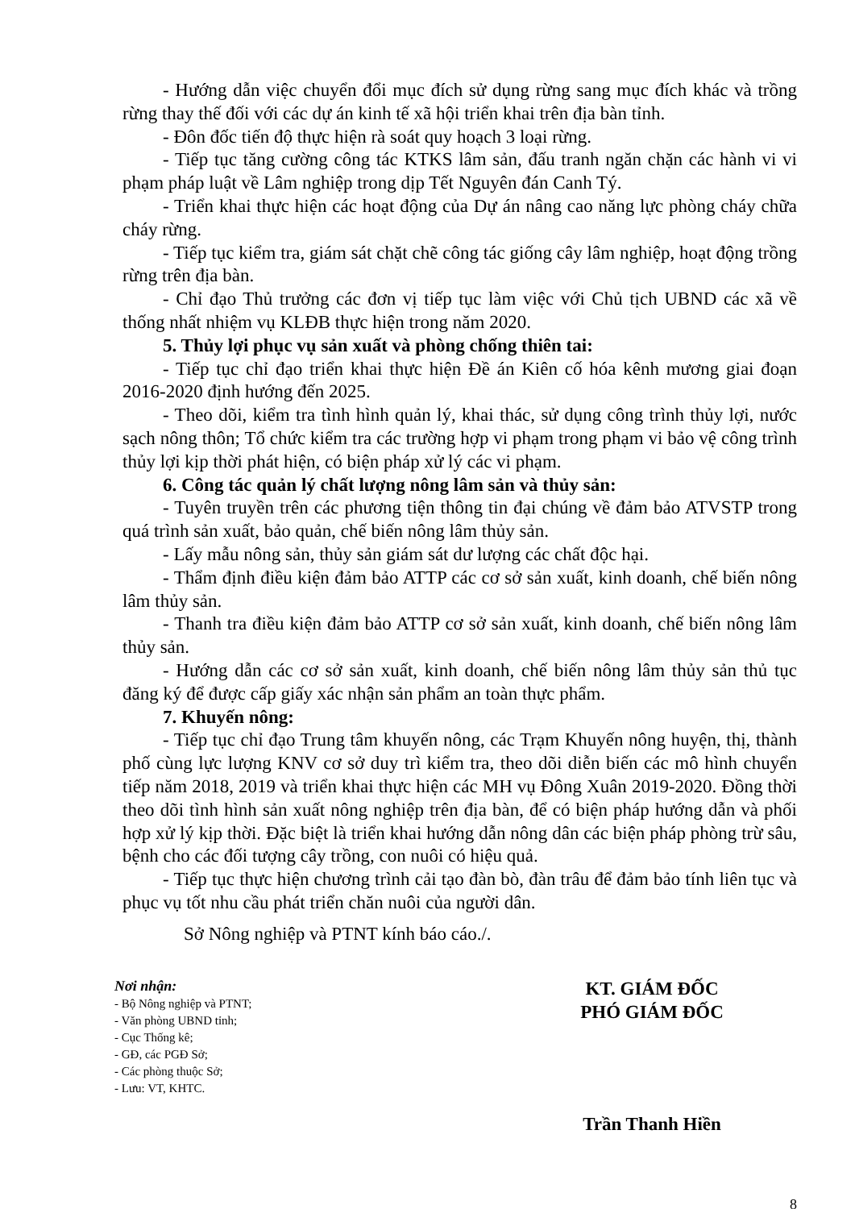- Hướng dẫn việc chuyển đổi mục đích sử dụng rừng sang mục đích khác và trồng rừng thay thế đối với các dự án kinh tế xã hội triển khai trên địa bàn tỉnh.
- Đôn đốc tiến độ thực hiện rà soát quy hoạch 3 loại rừng.
- Tiếp tục tăng cường công tác KTKS lâm sản, đấu tranh ngăn chặn các hành vi vi phạm pháp luật về Lâm nghiệp trong dịp Tết Nguyên đán Canh Tý.
- Triển khai thực hiện các hoạt động của Dự án nâng cao năng lực phòng cháy chữa cháy rừng.
- Tiếp tục kiểm tra, giám sát chặt chẽ công tác giống cây lâm nghiệp, hoạt động trồng rừng trên địa bàn.
- Chỉ đạo Thủ trưởng các đơn vị tiếp tục làm việc với Chủ tịch UBND các xã về thống nhất nhiệm vụ KLĐB thực hiện trong năm 2020.
5. Thủy lợi phục vụ sản xuất và phòng chống thiên tai:
- Tiếp tục chỉ đạo triển khai thực hiện Đề án Kiên cố hóa kênh mương giai đoạn 2016-2020 định hướng đến 2025.
- Theo dõi, kiểm tra tình hình quản lý, khai thác, sử dụng công trình thủy lợi, nước sạch nông thôn; Tổ chức kiểm tra các trường hợp vi phạm trong phạm vi bảo vệ công trình thủy lợi kịp thời phát hiện, có biện pháp xử lý các vi phạm.
6. Công tác quản lý chất lượng nông lâm sản và thủy sản:
- Tuyên truyền trên các phương tiện thông tin đại chúng về đảm bảo ATVSTP trong quá trình sản xuất, bảo quản, chế biến nông lâm thủy sản.
- Lấy mẫu nông sản, thủy sản giám sát dư lượng các chất độc hại.
- Thẩm định điều kiện đảm bảo ATTP các cơ sở sản xuất, kinh doanh, chế biến nông lâm thủy sản.
- Thanh tra điều kiện đảm bảo ATTP cơ sở sản xuất, kinh doanh, chế biến nông lâm thủy sản.
- Hướng dẫn các cơ sở sản xuất, kinh doanh, chế biến nông lâm thủy sản thủ tục đăng ký để được cấp giấy xác nhận sản phẩm an toàn thực phẩm.
7. Khuyến nông:
- Tiếp tục chỉ đạo Trung tâm khuyến nông, các Trạm Khuyến nông huyện, thị, thành phố cùng lực lượng KNV cơ sở duy trì kiểm tra, theo dõi diễn biến các mô hình chuyển tiếp năm 2018, 2019 và triển khai thực hiện các MH vụ Đông Xuân 2019-2020. Đồng thời theo dõi tình hình sản xuất nông nghiệp trên địa bàn, để có biện pháp hướng dẫn và phối hợp xử lý kịp thời. Đặc biệt là triển khai hướng dẫn nông dân các biện pháp phòng trừ sâu, bệnh cho các đối tượng cây trồng, con nuôi có hiệu quả.
- Tiếp tục thực hiện chương trình cải tạo đàn bò, đàn trâu để đảm bảo tính liên tục và phục vụ tốt nhu cầu phát triển chăn nuôi của người dân.
Sở Nông nghiệp và PTNT kính báo cáo./.
Nơi nhận:
- Bộ Nông nghiệp và PTNT;
- Văn phòng UBND tỉnh;
- Cục Thống kê;
- GĐ, các PGĐ Sở;
- Các phòng thuộc Sở;
- Lưu: VT, KHTC.
KT. GIÁM ĐỐC
PHÓ GIÁM ĐỐC
Trần Thanh Hiền
8